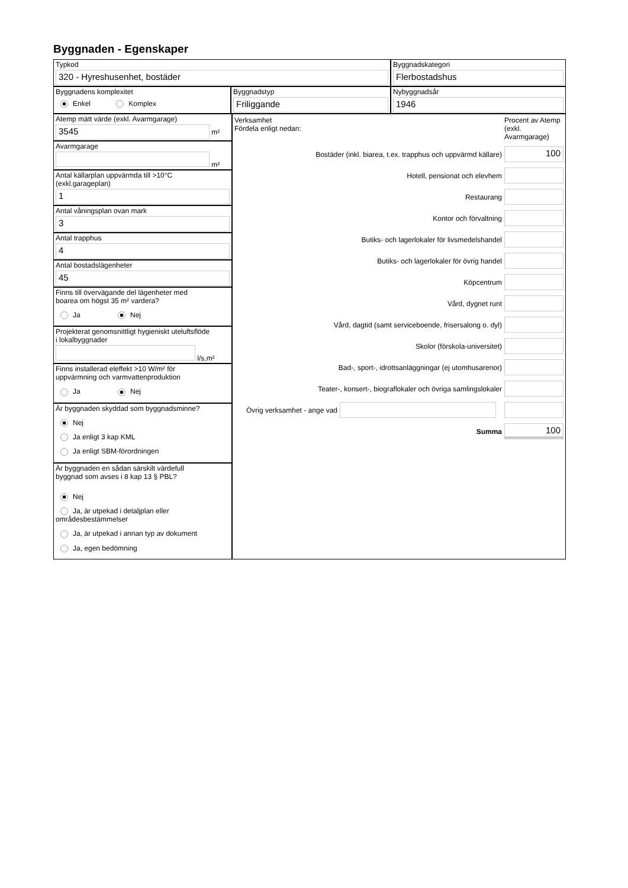Byggnaden - Egenskaper
Typkod
320 - Hyreshusenhet, bostäder
Byggnadskategori
Flerbostadshus
Byggnadens komplexitet
Enkel Komplex
Byggnadstyp
Friliggande
Nybyggnadsår
1946
Atemp mätt värde (exkl. Avarmgarage)
3545
m²
Avarmgarage
m²
Antal källarplan uppvärmda till >10°C
(exkl.garageplan)
1
Antal våningsplan ovan mark
3
Antal trapphus
4
Antal bostadslägenheter
45
Finns till övervägande del lägenheter med
boarea om högst 35 m² vardera?
Ja Nej
Projekterat genomsnittligt hygieniskt uteluftsflöde
i lokalbyggnader
l/s,m²
Finns installerad eleffekt >10 W/m² för
uppvärmning och varmvattenproduktion
Ja Nej
Är byggnaden skyddad som byggnadsminne?
Nej
Ja enligt 3 kap KML
Ja enligt SBM-förordningen
Är byggnaden en sådan särskilt värdefull
byggnad som avses i 8 kap 13 § PBL?
Nej
Ja, är utpekad i detaljplan eller områdesbestämmelser
Ja, är utpekad i annan typ av dokument
Ja, egen bedömning
Verksamhet
Fördela enligt nedan:
Procent av Atemp (exkl. Avarmgarage)
Bostäder (inkl. biarea, t.ex. trapphus och uppvärmd källare)
100
Hotell, pensionat och elevhem
Restaurang
Kontor och förvaltning
Butiks- och lagerlokaler för livsmedelshandel
Butiks- och lagerlokaler för övrig handel
Köpcentrum
Vård, dygnet runt
Vård, dagtid (samt serviceboende, frisersalong o. dyl)
Skolor (förskola-universitet)
Bad-, sport-, idrottsanläggningar (ej utomhusarenor)
Teater-, konsert-, biograflokaler och övriga samlingslokaler
Övrig verksamhet - ange vad
Summa
100